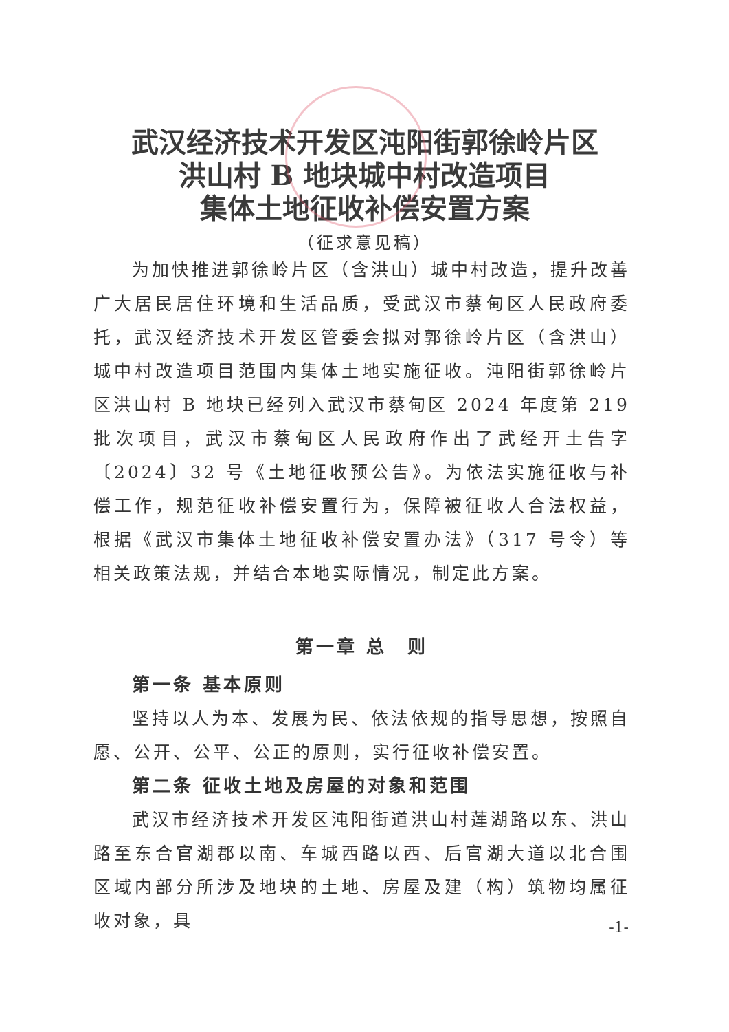武汉经济技术开发区沌阳街郭徐岭片区
洪山村 B 地块城中村改造项目
集体土地征收补偿安置方案
（征求意见稿）
为加快推进郭徐岭片区（含洪山）城中村改造，提升改善广大居民居住环境和生活品质，受武汉市蔡甸区人民政府委托，武汉经济技术开发区管委会拟对郭徐岭片区（含洪山）城中村改造项目范围内集体土地实施征收。沌阳街郭徐岭片区洪山村 B 地块已经列入武汉市蔡甸区 2024 年度第 219 批次项目，武汉市蔡甸区人民政府作出了武经开土告字〔2024〕32 号《土地征收预公告》。为依法实施征收与补偿工作，规范征收补偿安置行为，保障被征收人合法权益，根据《武汉市集体土地征收补偿安置办法》（317 号令）等相关政策法规，并结合本地实际情况，制定此方案。
第一章 总　则
第一条 基本原则
坚持以人为本、发展为民、依法依规的指导思想，按照自愿、公开、公平、公正的原则，实行征收补偿安置。
第二条 征收土地及房屋的对象和范围
武汉市经济技术开发区沌阳街道洪山村莲湖路以东、洪山路至东合官湖郡以南、车城西路以西、后官湖大道以北合围区域内部分所涉及地块的土地、房屋及建（构）筑物均属征收对象，具
-1-